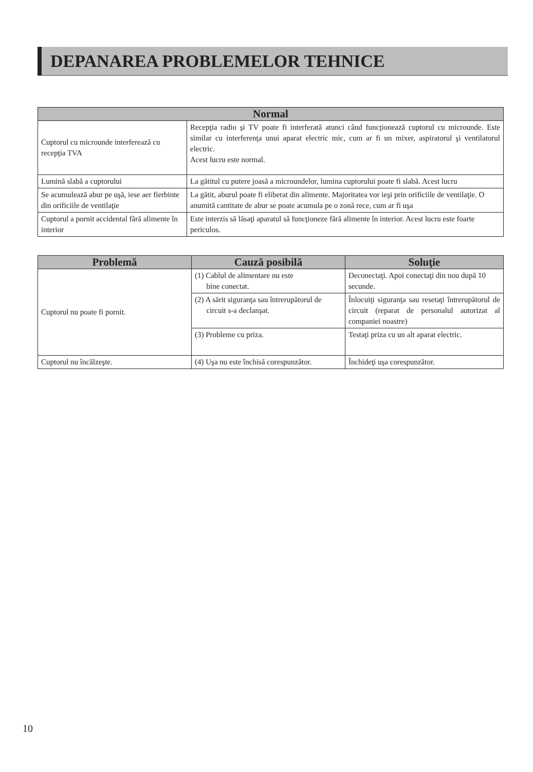DEPANAREA PROBLEMELOR TEHNICE
| Normal | |
| --- | --- |
| Cuptorul cu microunde interferează cu recepţia TVA | Recepţia radio şi TV poate fi interferată atunci când funcţionează cuptorul cu microunde. Este similar cu interferenţa unui aparat electric mic, cum ar fi un mixer, aspiratorul şi ventilatorul electric. Acest lucru este normal. |
| Lumină slabă a cuptorului | La gătitul cu putere joasă a microundelor, lumina cuptorului poate fi slabă. Acest lucru |
| Se acumulează abur pe uşă, iese aer fierbinte din orificiile de ventilaţie | La gătit, aburul poate fi eliberat din alimente. Majoritatea vor ieşi prin orificiile de ventilaţie. O anumită cantitate de abur se poate acumula pe o zonă rece, cum ar fi uşa |
| Cuptorul a pornit accidental fără alimente în interior | Este interzis să lăsaţi aparatul să funcţioneze fără alimente în interior. Acest lucru este foarte periculos. |
| Problemă | Cauză posibilă | Soluţie |
| --- | --- | --- |
| Cuptorul nu poate fi pornit. | (1) Cablul de alimentare nu este bine conectat. | Deconectaţi. Apoi conectaţi din nou după 10 secunde. |
| | (2) A sărit siguranţa sau întrerupătorul de circuit s-a declanşat. | Înlocuiţi siguranţa sau resetaţi întrerupătorul de circuit (reparat de personalul autorizat al companiei noastre) |
| | (3) Probleme cu priza. | Testaţi priza cu un alt aparat electric. |
| Cuptorul nu încălzeşte. | (4) Uşa nu este închisă corespunzător. | Închideţi uşa corespunzător. |
10